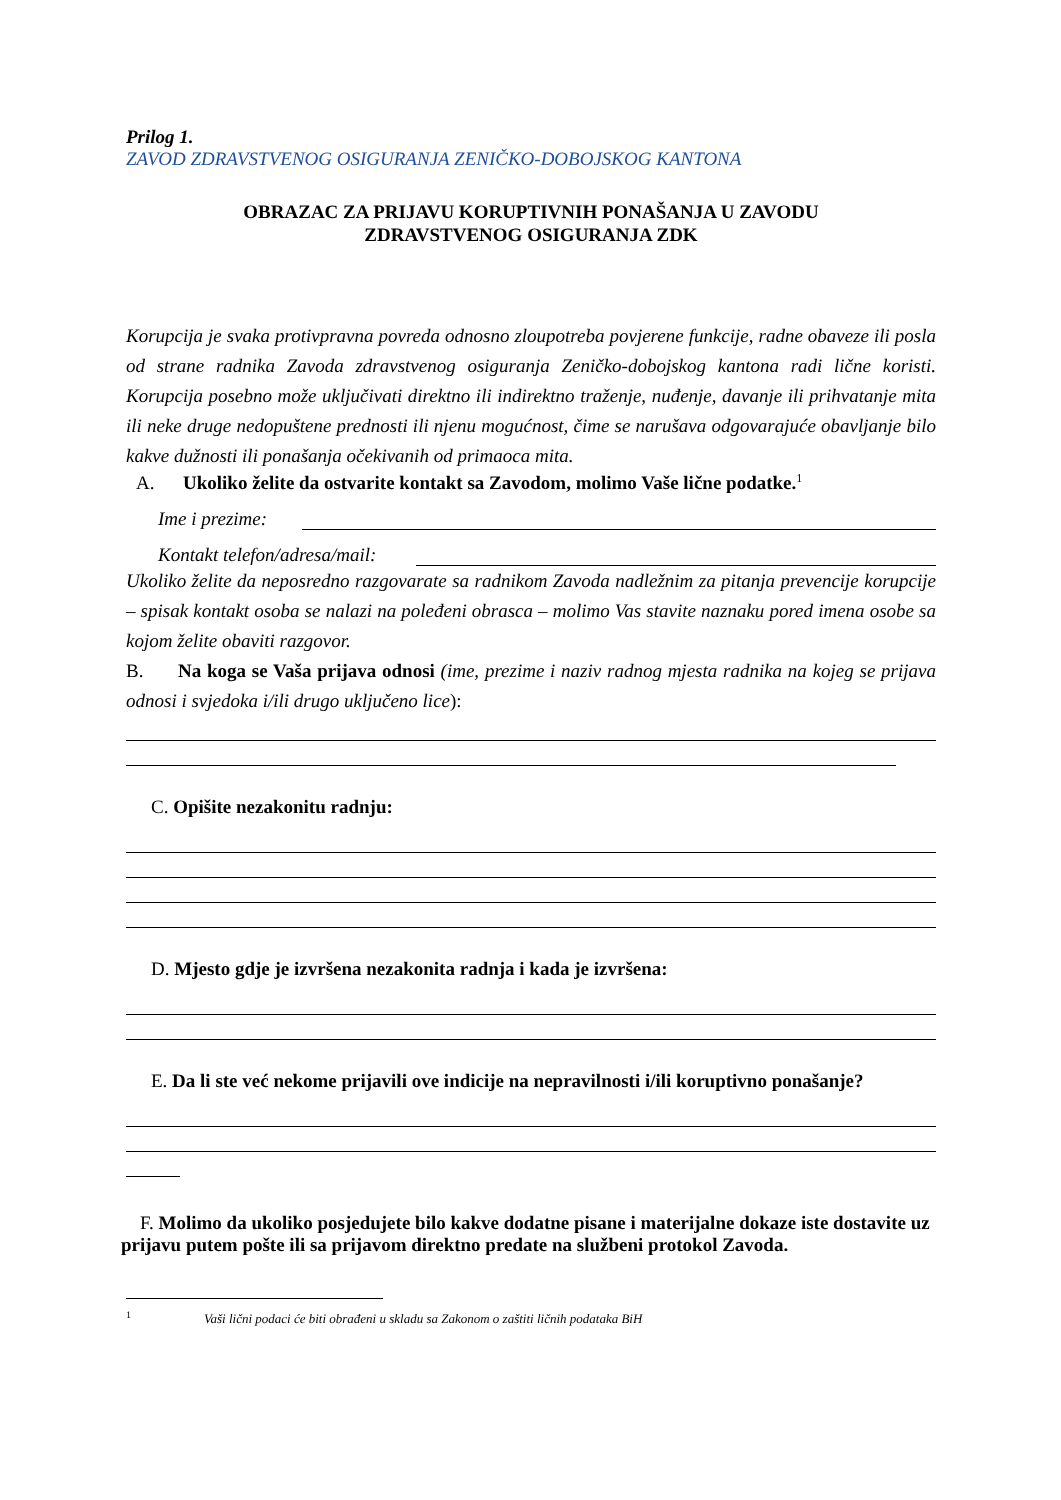Prilog 1.
ZAVOD ZDRAVSTVENOG OSIGURANJA ZENIČKO-DOBOJSKOG KANTONA
OBRAZAC ZA PRIJAVU KORUPTIVNIH PONAŠANJA U ZAVODU
ZDRAVSTVENOG OSIGURANJA ZDK
Korupcija je svaka protivpravna povreda odnosno zloupotreba povjerene funkcije, radne obaveze ili posla od strane radnika Zavoda zdravstvenog osiguranja Zeničko-dobojskog kantona radi lične koristi. Korupcija posebno može uključivati direktno ili indirektno traženje, nuđenje, davanje ili prihvatanje mita ili neke druge nedopuštene prednosti ili njenu mogućnost, čime se narušava odgovarajuće obavljanje bilo kakve dužnosti ili ponašanja očekivanih od primaoca mita.
A. Ukoliko želite da ostvarite kontakt sa Zavodom, molimo Vaše lične podatke.<sup>1</sup>
Ime i prezime:
Kontakt telefon/adresa/mail:
Ukoliko želite da neposredno razgovarate sa radnikom Zavoda nadležnim za pitanja prevencije korupcije – spisak kontakt osoba se nalazi na poleđeni obrasca – molimo Vas stavite naznaku pored imena osobe sa kojom želite obaviti razgovor.
B. Na koga se Vaša prijava odnosi (ime, prezime i naziv radnog mjesta radnika na kojeg se prijava odnosi i svjedoka i/ili drugo uključeno lice):
C. Opišite nezakonitu radnju:
D. Mjesto gdje je izvršena nezakonita radnja i kada je izvršena:
E. Da li ste već nekome prijavili ove indicije na nepravilnosti i/ili koruptivno ponašanje?
F. Molimo da ukoliko posjedujete bilo kakve dodatne pisane i materijalne dokaze iste dostavite uz prijavu putem pošte ili sa prijavom direktno predate na službeni protokol Zavoda.
<sup>1</sup> Vaši lični podaci će biti obrađeni u skladu sa Zakonom o zaštiti ličnih podataka BiH